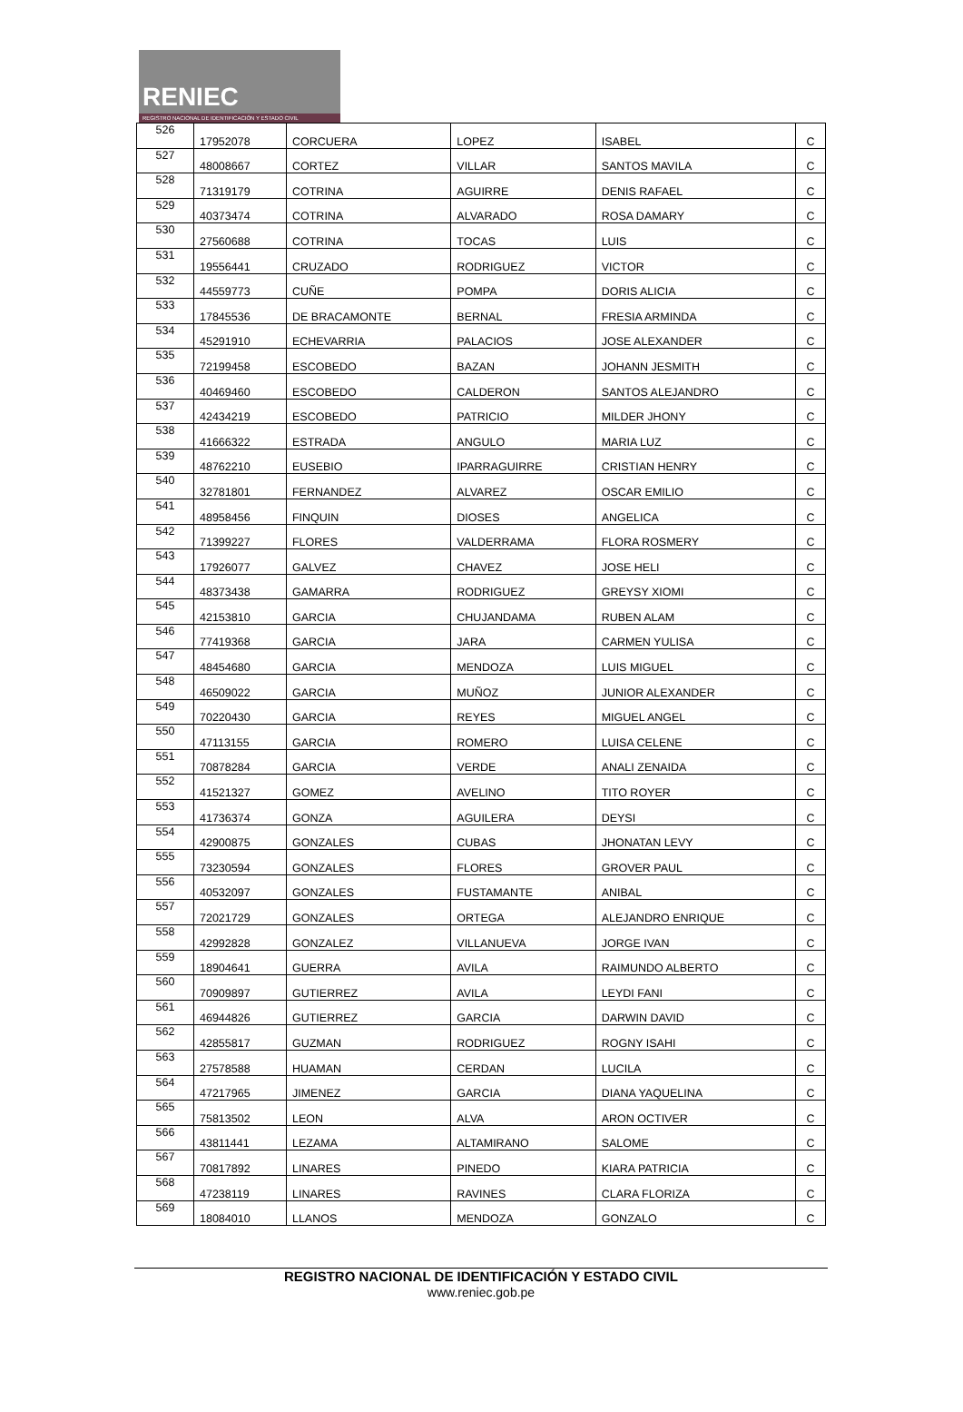RENIEC
REGISTRO NACIONAL DE IDENTIFICACIÓN Y ESTADO CIVIL
| 526 | 17952078 | CORCUERA | LOPEZ | ISABEL | C |
| 527 | 48008667 | CORTEZ | VILLAR | SANTOS MAVILA | C |
| 528 | 71319179 | COTRINA | AGUIRRE | DENIS RAFAEL | C |
| 529 | 40373474 | COTRINA | ALVARADO | ROSA DAMARY | C |
| 530 | 27560688 | COTRINA | TOCAS | LUIS | C |
| 531 | 19556441 | CRUZADO | RODRIGUEZ | VICTOR | C |
| 532 | 44559773 | CUÑE | POMPA | DORIS ALICIA | C |
| 533 | 17845536 | DE BRACAMONTE | BERNAL | FRESIA ARMINDA | C |
| 534 | 45291910 | ECHEVARRIA | PALACIOS | JOSE ALEXANDER | C |
| 535 | 72199458 | ESCOBEDO | BAZAN | JOHANN JESMITH | C |
| 536 | 40469460 | ESCOBEDO | CALDERON | SANTOS ALEJANDRO | C |
| 537 | 42434219 | ESCOBEDO | PATRICIO | MILDER JHONY | C |
| 538 | 41666322 | ESTRADA | ANGULO | MARIA LUZ | C |
| 539 | 48762210 | EUSEBIO | IPARRAGUIRRE | CRISTIAN HENRY | C |
| 540 | 32781801 | FERNANDEZ | ALVAREZ | OSCAR EMILIO | C |
| 541 | 48958456 | FINQUIN | DIOSES | ANGELICA | C |
| 542 | 71399227 | FLORES | VALDERRAMA | FLORA ROSMERY | C |
| 543 | 17926077 | GALVEZ | CHAVEZ | JOSE HELI | C |
| 544 | 48373438 | GAMARRA | RODRIGUEZ | GREYSY XIOMI | C |
| 545 | 42153810 | GARCIA | CHUJANDAMA | RUBEN ALAM | C |
| 546 | 77419368 | GARCIA | JARA | CARMEN YULISA | C |
| 547 | 48454680 | GARCIA | MENDOZA | LUIS MIGUEL | C |
| 548 | 46509022 | GARCIA | MUÑOZ | JUNIOR ALEXANDER | C |
| 549 | 70220430 | GARCIA | REYES | MIGUEL ANGEL | C |
| 550 | 47113155 | GARCIA | ROMERO | LUISA CELENE | C |
| 551 | 70878284 | GARCIA | VERDE | ANALI ZENAIDA | C |
| 552 | 41521327 | GOMEZ | AVELINO | TITO ROYER | C |
| 553 | 41736374 | GONZA | AGUILERA | DEYSI | C |
| 554 | 42900875 | GONZALES | CUBAS | JHONATAN LEVY | C |
| 555 | 73230594 | GONZALES | FLORES | GROVER PAUL | C |
| 556 | 40532097 | GONZALES | FUSTAMANTE | ANIBAL | C |
| 557 | 72021729 | GONZALES | ORTEGA | ALEJANDRO ENRIQUE | C |
| 558 | 42992828 | GONZALEZ | VILLANUEVA | JORGE IVAN | C |
| 559 | 18904641 | GUERRA | AVILA | RAIMUNDO ALBERTO | C |
| 560 | 70909897 | GUTIERREZ | AVILA | LEYDI FANI | C |
| 561 | 46944826 | GUTIERREZ | GARCIA | DARWIN DAVID | C |
| 562 | 42855817 | GUZMAN | RODRIGUEZ | ROGNY ISAHI | C |
| 563 | 27578588 | HUAMAN | CERDAN | LUCILA | C |
| 564 | 47217965 | JIMENEZ | GARCIA | DIANA YAQUELINA | C |
| 565 | 75813502 | LEON | ALVA | ARON OCTIVER | C |
| 566 | 43811441 | LEZAMA | ALTAMIRANO | SALOME | C |
| 567 | 70817892 | LINARES | PINEDO | KIARA PATRICIA | C |
| 568 | 47238119 | LINARES | RAVINES | CLARA FLORIZA | C |
| 569 | 18084010 | LLANOS | MENDOZA | GONZALO | C |
REGISTRO NACIONAL DE IDENTIFICACIÓN Y ESTADO CIVIL
www.reniec.gob.pe